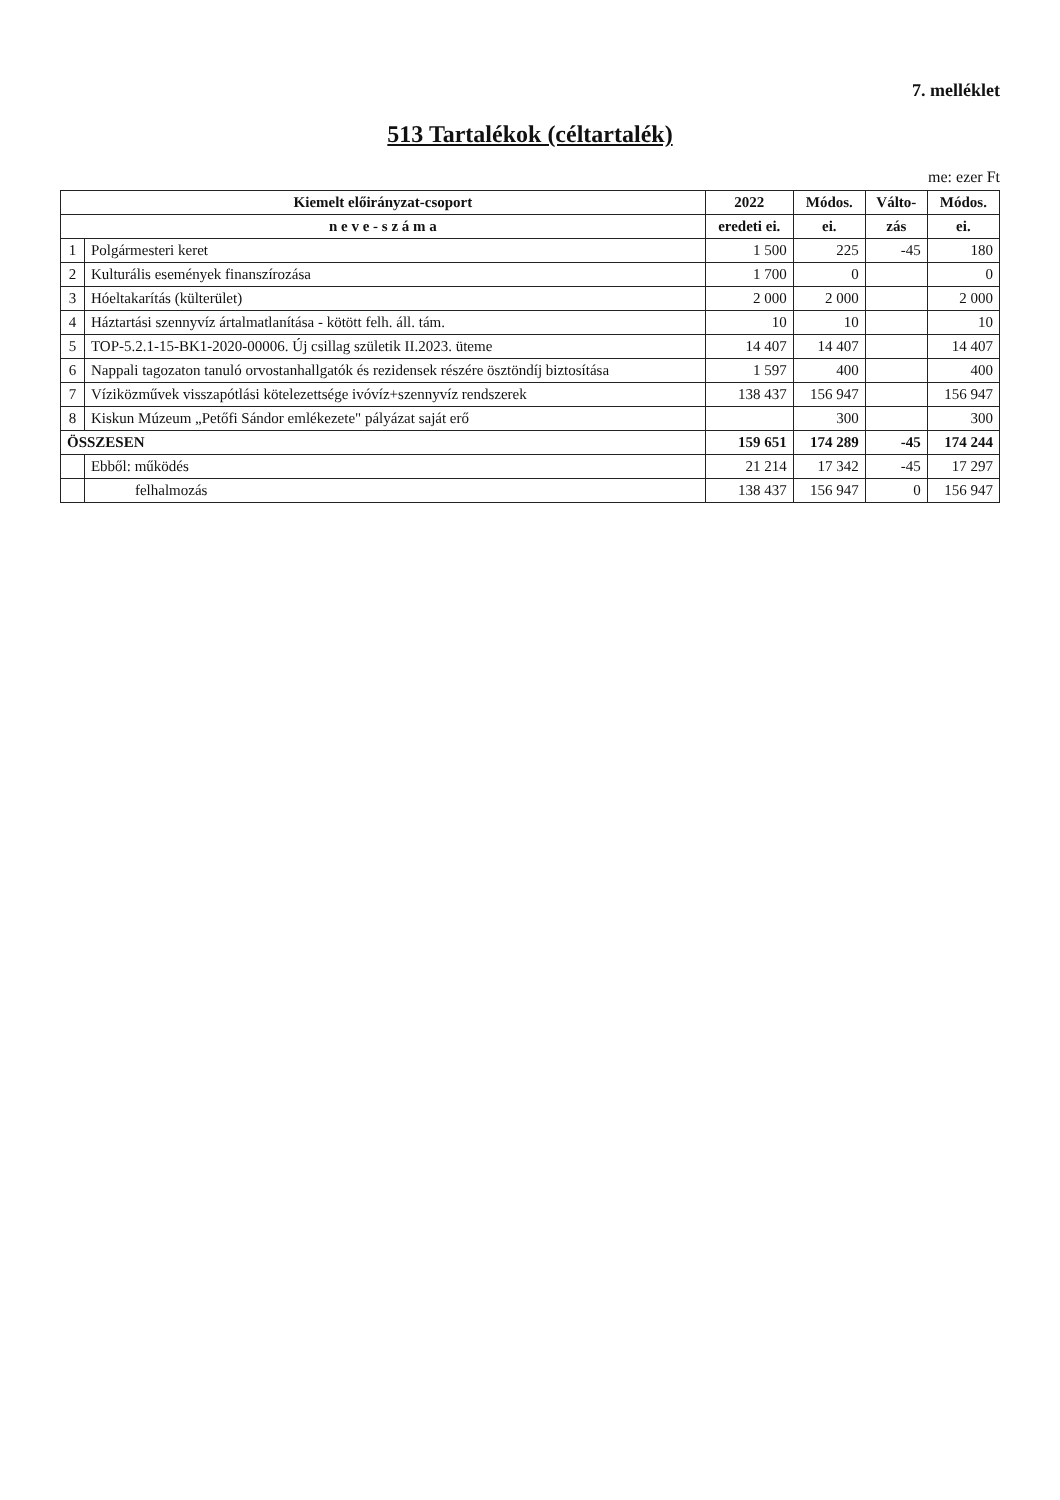7. melléklet
513 Tartalékok (céltartalék)
me: ezer Ft
| Kiemelt előirányzat-csoport | | 2022 | Módos. | Válto- | Módos. |
| --- | --- | --- | --- | --- | --- |
| n e v e - s z á m a | | eredeti ei. | ei. | zás | ei. |
| 1 | Polgármesteri keret | 1 500 | 225 | -45 | 180 |
| 2 | Kulturális események finanszírozása | 1 700 | 0 | | 0 |
| 3 | Hóeltakarítás (külterület) | 2 000 | 2 000 | | 2 000 |
| 4 | Háztartási szennyvíz ártalmatlanítása - kötött felh. áll. tám. | 10 | 10 | | 10 |
| 5 | TOP-5.2.1-15-BK1-2020-00006. Új csillag születik II.2023. üteme | 14 407 | 14 407 | | 14 407 |
| 6 | Nappali tagozaton tanuló orvostanhallgatók és rezidensek részére ösztöndíj biztosítása | 1 597 | 400 | | 400 |
| 7 | Víziközművek visszapótlási kötelezettsége ivóvíz+szennyvíz rendszerek | 138 437 | 156 947 | | 156 947 |
| 8 | Kiskun Múzeum „Petőfi Sándor emlékezete" pályázat saját erő | | 300 | | 300 |
| ÖSSZESEN | | 159 651 | 174 289 | -45 | 174 244 |
| | Ebből: működés | 21 214 | 17 342 | -45 | 17 297 |
| | felhalmozás | 138 437 | 156 947 | 0 | 156 947 |